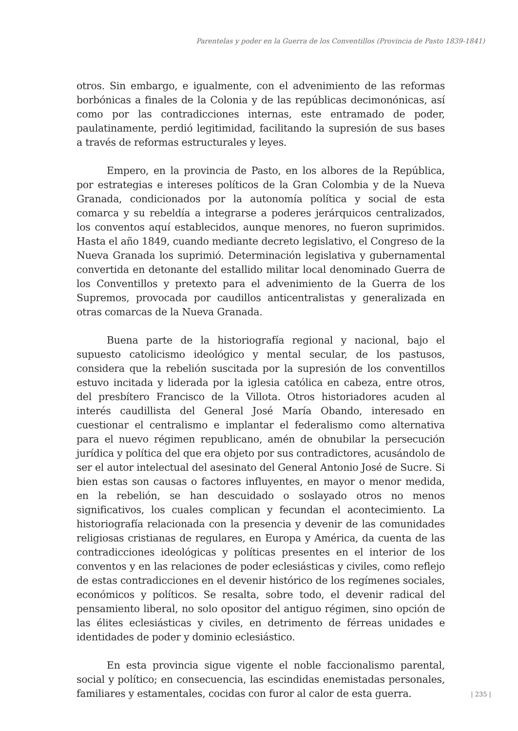Parentelas y poder en la Guerra de los Conventillos (Provincia de Pasto 1839-1841)
otros. Sin embargo, e igualmente, con el advenimiento de las reformas borbónicas a finales de la Colonia y de las repúblicas decimonónicas, así como por las contradicciones internas, este entramado de poder, paulatinamente, perdió legitimidad, facilitando la supresión de sus bases a través de reformas estructurales y leyes.
Empero, en la provincia de Pasto, en los albores de la República, por estrategias e intereses políticos de la Gran Colombia y de la Nueva Granada, condicionados por la autonomía política y social de esta comarca y su rebeldía a integrarse a poderes jerárquicos centralizados, los conventos aquí establecidos, aunque menores, no fueron suprimidos. Hasta el año 1849, cuando mediante decreto legislativo, el Congreso de la Nueva Granada los suprimió. Determinación legislativa y gubernamental convertida en detonante del estallido militar local denominado Guerra de los Conventillos y pretexto para el advenimiento de la Guerra de los Supremos, provocada por caudillos anticentralistas y generalizada en otras comarcas de la Nueva Granada.
Buena parte de la historiografía regional y nacional, bajo el supuesto catolicismo ideológico y mental secular, de los pastusos, considera que la rebelión suscitada por la supresión de los conventillos estuvo incitada y liderada por la iglesia católica en cabeza, entre otros, del presbítero Francisco de la Villota. Otros historiadores acuden al interés caudillista del General José María Obando, interesado en cuestionar el centralismo e implantar el federalismo como alternativa para el nuevo régimen republicano, amén de obnubilar la persecución jurídica y política del que era objeto por sus contradictores, acusándolo de ser el autor intelectual del asesinato del General Antonio José de Sucre. Si bien estas son causas o factores influyentes, en mayor o menor medida, en la rebelión, se han descuidado o soslayado otros no menos significativos, los cuales complican y fecundan el acontecimiento. La historiografía relacionada con la presencia y devenir de las comunidades religiosas cristianas de regulares, en Europa y América, da cuenta de las contradicciones ideológicas y políticas presentes en el interior de los conventos y en las relaciones de poder eclesiásticas y civiles, como reflejo de estas contradicciones en el devenir histórico de los regímenes sociales, económicos y políticos. Se resalta, sobre todo, el devenir radical del pensamiento liberal, no solo opositor del antiguo régimen, sino opción de las élites eclesiásticas y civiles, en detrimento de férreas unidades e identidades de poder y dominio eclesiástico.
En esta provincia sigue vigente el noble faccionalismo parental, social y político; en consecuencia, las escindidas enemistadas personales, familiares y estamentales, cocidas con furor al calor de esta guerra.
| 235 |